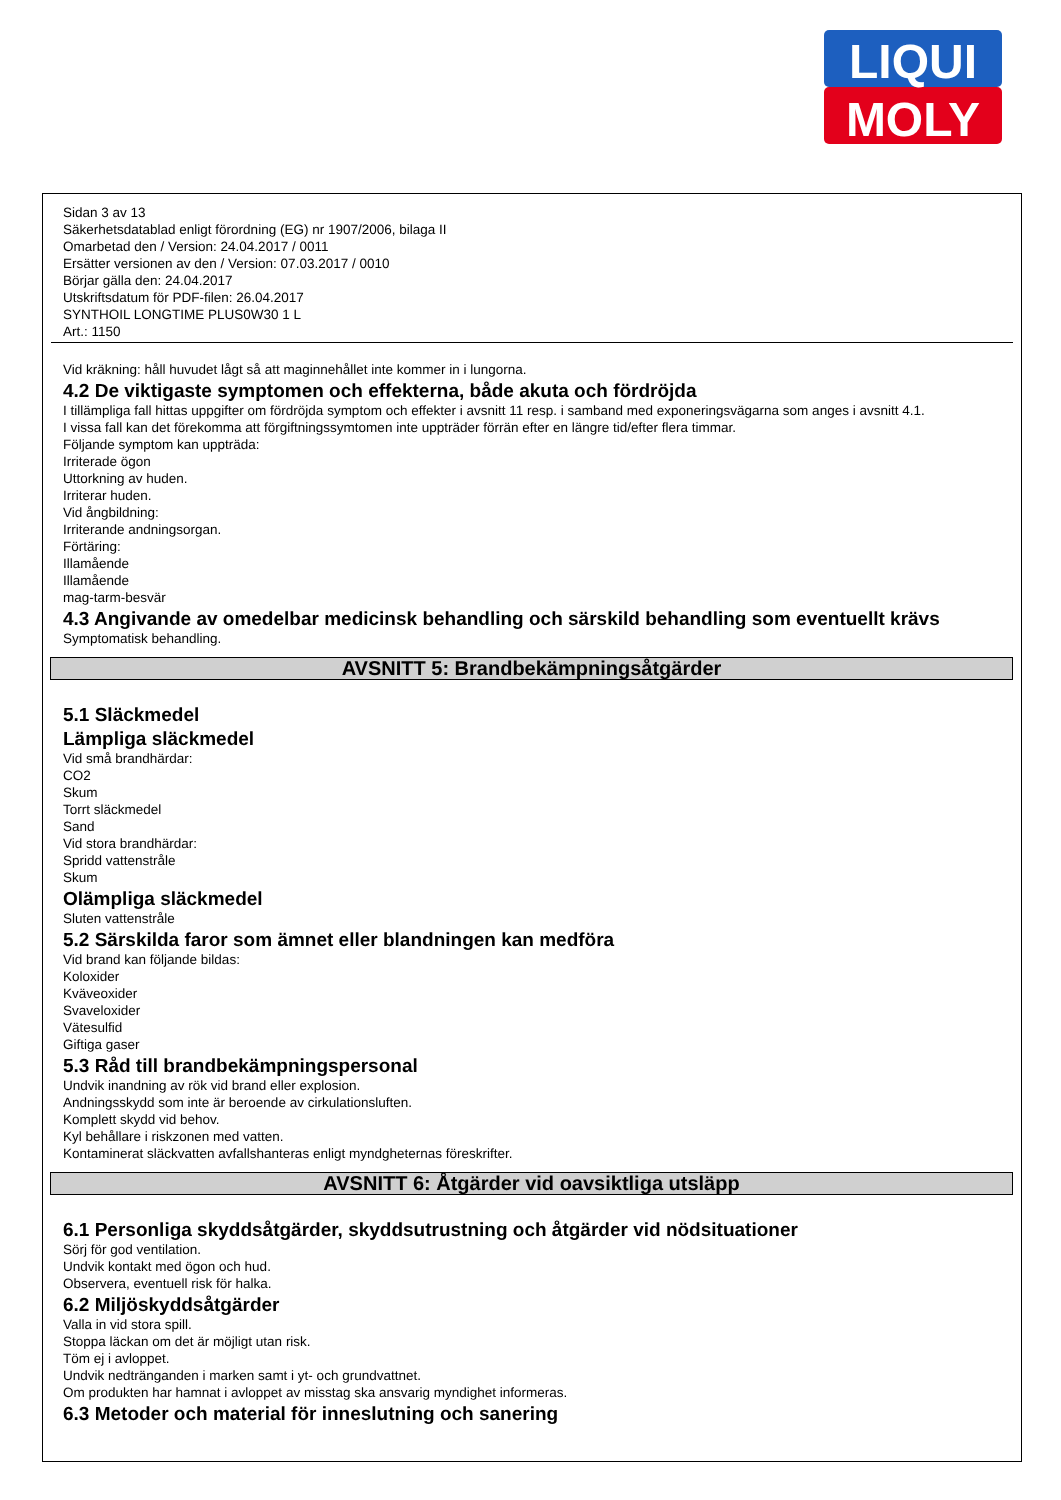LIQUI
MOLY
Sidan 3 av 13
Säkerhetsdatablad enligt förordning (EG) nr 1907/2006, bilaga II
Omarbetad den / Version: 24.04.2017 / 0011
Ersätter versionen av den / Version: 07.03.2017 / 0010
Börjar gälla den: 24.04.2017
Utskriftsdatum för PDF-filen: 26.04.2017
SYNTHOIL LONGTIME PLUS0W30 1 L
Art.: 1150
Vid kräkning: håll huvudet lågt så att maginnehållet inte kommer in i lungorna.
4.2 De viktigaste symptomen och effekterna, både akuta och fördröjda
I tillämpliga fall hittas uppgifter om fördröjda symptom och effekter i avsnitt 11 resp. i samband med exponeringsvägarna som anges i avsnitt 4.1.
I vissa fall kan det förekomma att förgiftningssymtomen inte uppträder förrän efter en längre tid/efter flera timmar.
Följande symptom kan uppträda:
Irriterade ögon
Uttorkning av huden.
Irriterar huden.
Vid ångbildning:
Irriterande andningsorgan.
Förtäring:
Illamående
Illamående
mag-tarm-besvär
4.3 Angivande av omedelbar medicinsk behandling och särskild behandling som eventuellt krävs
Symptomatisk behandling.
AVSNITT 5: Brandbekämpningsåtgärder
5.1 Släckmedel
Lämpliga släckmedel
Vid små brandhärdar:
CO2
Skum
Torrt släckmedel
Sand
Vid stora brandhärdar:
Spridd vattenstråle
Skum
Olämpliga släckmedel
Sluten vattenstråle
5.2 Särskilda faror som ämnet eller blandningen kan medföra
Vid brand kan följande bildas:
Koloxider
Kväveoxider
Svaveloxider
Vätesulfid
Giftiga gaser
5.3 Råd till brandbekämpningspersonal
Undvik inandning av rök vid brand eller explosion.
Andningsskydd som inte är beroende av cirkulationsluften.
Komplett skydd vid behov.
Kyl behållare i riskzonen med vatten.
Kontaminerat släckvatten avfallshanteras enligt myndgheternas föreskrifter.
AVSNITT 6: Åtgärder vid oavsiktliga utsläpp
6.1 Personliga skyddsåtgärder, skyddsutrustning och åtgärder vid nödsituationer
Sörj för god ventilation.
Undvik kontakt med ögon och hud.
Observera, eventuell risk för halka.
6.2 Miljöskyddsåtgärder
Valla in vid stora spill.
Stoppa läckan om det är möjligt utan risk.
Töm ej i avloppet.
Undvik nedtränganden i marken samt i yt- och grundvattnet.
Om produkten har hamnat i avloppet av misstag ska ansvarig myndighet informeras.
6.3 Metoder och material för inneslutning och sanering